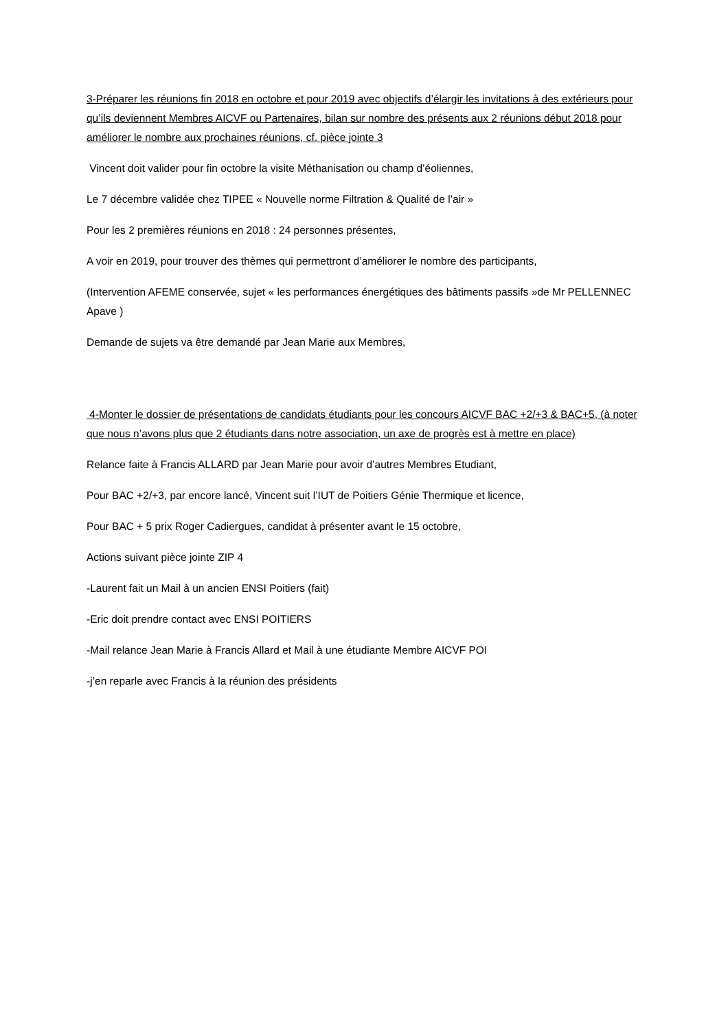3-Préparer les réunions fin 2018 en octobre et pour 2019 avec objectifs d’élargir les invitations à des extérieurs pour qu’ils deviennent Membres AICVF ou Partenaires, bilan sur nombre des présents aux 2 réunions début 2018 pour améliorer le nombre aux prochaines réunions, cf. pièce jointe 3
Vincent doit valider pour fin octobre la visite Méthanisation ou champ d’éoliennes,
Le 7 décembre validée chez TIPEE « Nouvelle norme Filtration & Qualité de l’air »
Pour les 2 premières réunions en 2018 : 24 personnes présentes,
A voir en 2019, pour trouver des thèmes qui permettront d’améliorer le nombre des participants,
(Intervention AFEME conservée, sujet « les performances énergétiques des bâtiments passifs »de Mr PELLENNEC Apave )
Demande de sujets va être demandé par Jean Marie aux Membres,
4-Monter le dossier de présentations de candidats étudiants pour les concours AICVF BAC +2/+3 & BAC+5, (à noter que nous n’avons plus que 2 étudiants dans notre association, un axe de progrès est à mettre en place)
Relance faite à Francis ALLARD par Jean Marie pour avoir d’autres Membres Etudiant,
Pour BAC +2/+3, par encore lancé, Vincent suit l’IUT de Poitiers Génie Thermique et licence,
Pour BAC + 5 prix Roger Cadiergues, candidat à présenter avant le 15 octobre,
Actions suivant pièce jointe ZIP 4
-Laurent fait un Mail à un ancien ENSI Poitiers (fait)
-Eric doit prendre contact avec ENSI POITIERS
-Mail relance Jean Marie à Francis Allard et Mail à une étudiante Membre AICVF POI
-j’en reparle avec Francis à la réunion des présidents